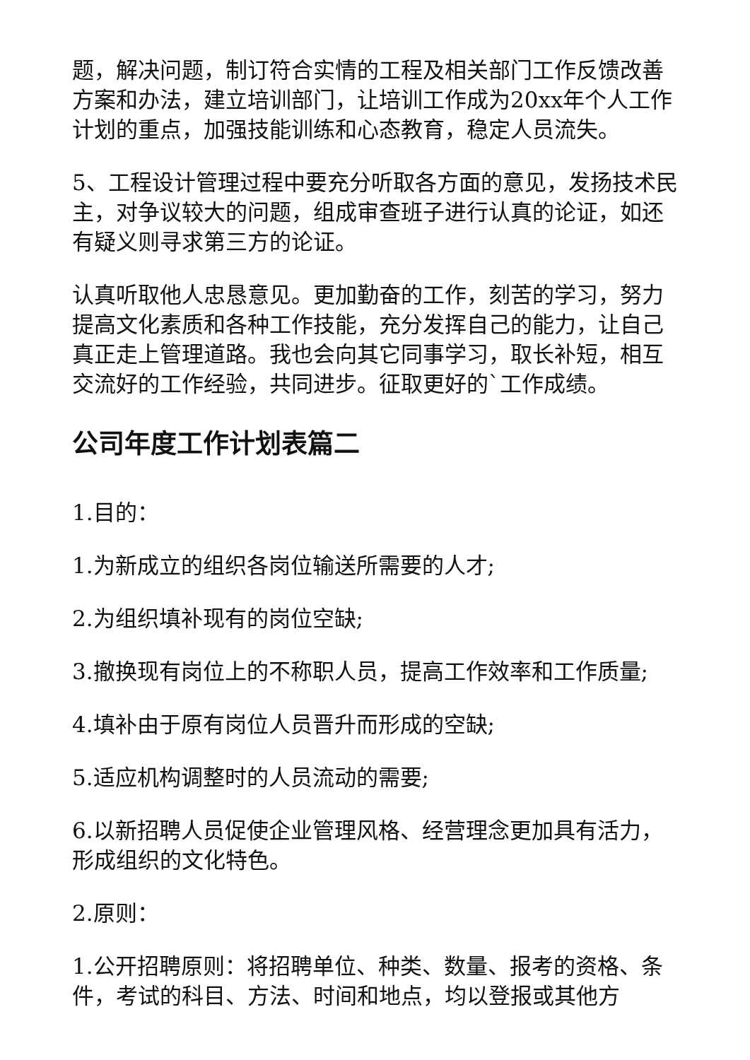题，解决问题，制订符合实情的工程及相关部门工作反馈改善方案和办法，建立培训部门，让培训工作成为20xx年个人工作计划的重点，加强技能训练和心态教育，稳定人员流失。
5、工程设计管理过程中要充分听取各方面的意见，发扬技术民主，对争议较大的问题，组成审查班子进行认真的论证，如还有疑义则寻求第三方的论证。
认真听取他人忠恳意见。更加勤奋的工作，刻苦的学习，努力提高文化素质和各种工作技能，充分发挥自己的能力，让自己真正走上管理道路。我也会向其它同事学习，取长补短，相互交流好的工作经验，共同进步。征取更好的`工作成绩。
公司年度工作计划表篇二
1.目的：
1.为新成立的组织各岗位输送所需要的人才;
2.为组织填补现有的岗位空缺;
3.撤换现有岗位上的不称职人员，提高工作效率和工作质量;
4.填补由于原有岗位人员晋升而形成的空缺;
5.适应机构调整时的人员流动的需要;
6.以新招聘人员促使企业管理风格、经营理念更加具有活力，形成组织的文化特色。
2.原则：
1.公开招聘原则：将招聘单位、种类、数量、报考的资格、条件，考试的科目、方法、时间和地点，均以登报或其他方